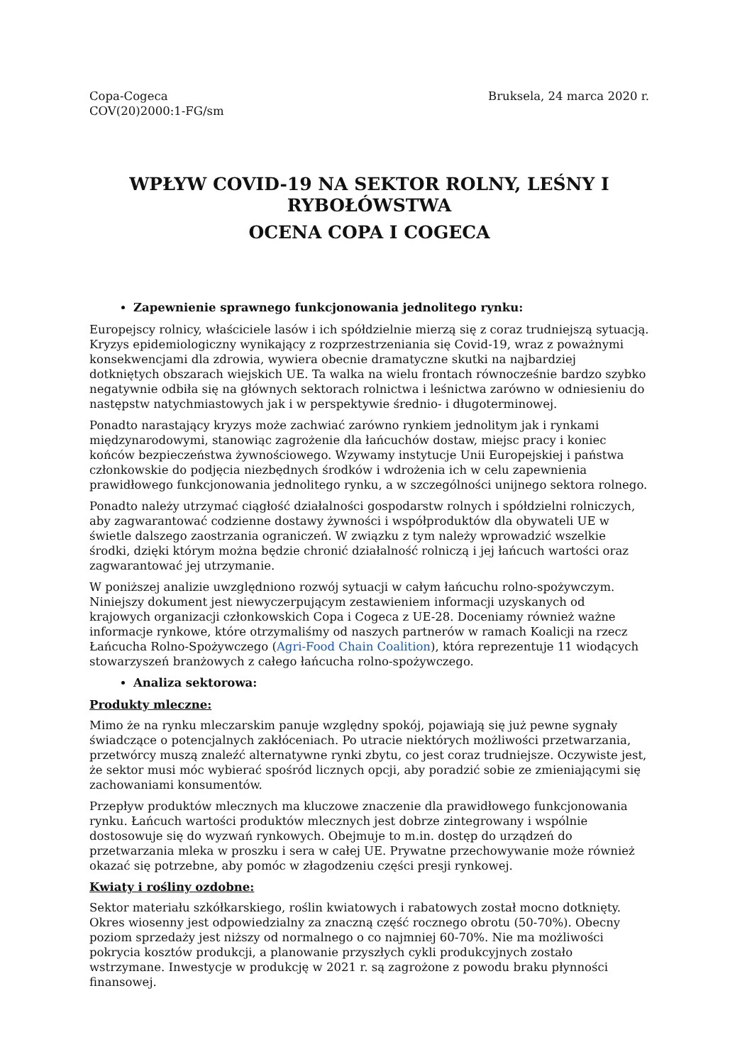Copa-Cogeca
COV(20)2000:1-FG/sm
Bruksela, 24 marca 2020 r.
WPŁYW COVID-19 NA SEKTOR ROLNY, LEŚNY I RYBOŁÓWSTWA
OCENA COPA I COGECA
Zapewnienie sprawnego funkcjonowania jednolitego rynku:
Europejscy rolnicy, właściciele lasów i ich spółdzielnie mierzą się z coraz trudniejszą sytuacją. Kryzys epidemiologiczny wynikający z rozprzestrzeniania się Covid-19, wraz z poważnymi konsekwencjami dla zdrowia, wywiera obecnie dramatyczne skutki na najbardziej dotkniętych obszarach wiejskich UE. Ta walka na wielu frontach równocześnie bardzo szybko negatywnie odbiła się na głównych sektorach rolnictwa i leśnictwa zarówno w odniesieniu do następstw natychmiastowych jak i w perspektywie średnio- i długoterminowej.
Ponadto narastający kryzys może zachwiać zarówno rynkiem jednolitym jak i rynkami międzynarodowymi, stanowiąc zagrożenie dla łańcuchów dostaw, miejsc pracy i koniec końców bezpieczeństwa żywnościowego. Wzywamy instytucje Unii Europejskiej i państwa członkowskie do podjęcia niezbędnych środków i wdrożenia ich w celu zapewnienia prawidłowego funkcjonowania jednolitego rynku, a w szczególności unijnego sektora rolnego.
Ponadto należy utrzymać ciągłość działalności gospodarstw rolnych i spółdzielni rolniczych, aby zagwarantować codzienne dostawy żywności i współproduktów dla obywateli UE w świetle dalszego zaostrzania ograniczeń. W związku z tym należy wprowadzić wszelkie środki, dzięki którym można będzie chronić działalność rolniczą i jej łańcuch wartości oraz zagwarantować jej utrzymanie.
W poniższej analizie uwzględniono rozwój sytuacji w całym łańcuchu rolno-spożywczym. Niniejszy dokument jest niewyczerpującym zestawieniem informacji uzyskanych od krajowych organizacji członkowskich Copa i Cogeca z UE-28. Doceniamy również ważne informacje rynkowe, które otrzymaliśmy od naszych partnerów w ramach Koalicji na rzecz Łańcucha Rolno-Spożywczego (Agri-Food Chain Coalition), która reprezentuje 11 wiodących stowarzyszeń branżowych z całego łańcucha rolno-spożywczego.
Analiza sektorowa:
Produkty mleczne:
Mimo że na rynku mleczarskim panuje względny spokój, pojawiają się już pewne sygnały świadczące o potencjalnych zakłóceniach. Po utracie niektórych możliwości przetwarzania, przetwórcy muszą znaleźć alternatywne rynki zbytu, co jest coraz trudniejsze. Oczywiste jest, że sektor musi móc wybierać spośród licznych opcji, aby poradzić sobie ze zmieniającymi się zachowaniami konsumentów.
Przepływ produktów mlecznych ma kluczowe znaczenie dla prawidłowego funkcjonowania rynku. Łańcuch wartości produktów mlecznych jest dobrze zintegrowany i wspólnie dostosowuje się do wyzwań rynkowych. Obejmuje to m.in. dostęp do urządzeń do przetwarzania mleka w proszku i sera w całej UE. Prywatne przechowywanie może również okazać się potrzebne, aby pomóc w złagodzeniu części presji rynkowej.
Kwiaty i rośliny ozdobne:
Sektor materiału szkółkarskiego, roślin kwiatowych i rabatowych został mocno dotknięty. Okres wiosenny jest odpowiedzialny za znaczną część rocznego obrotu (50-70%). Obecny poziom sprzedaży jest niższy od normalnego o co najmniej 60-70%. Nie ma możliwości pokrycia kosztów produkcji, a planowanie przyszłych cykli produkcyjnych zostało wstrzymane. Inwestycje w produkcję w 2021 r. są zagrożone z powodu braku płynności finansowej.